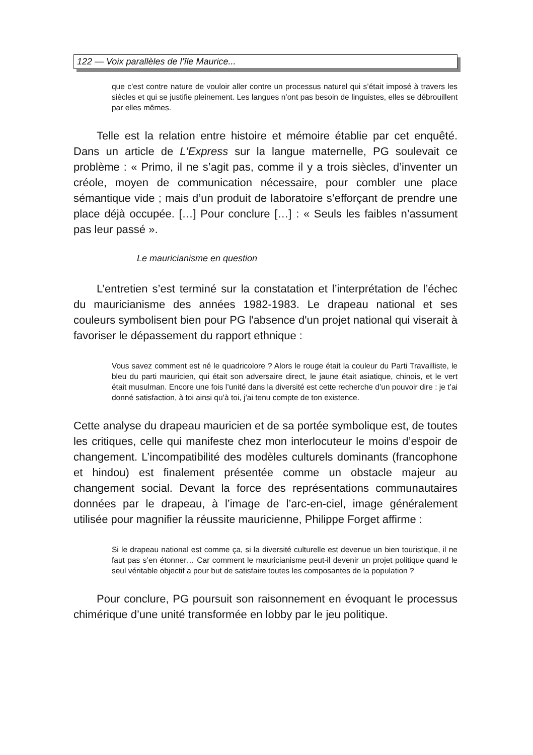122 — Voix parallèles de l’île Maurice...
que c’est contre nature de vouloir aller contre un processus naturel qui s’était imposé à travers les siècles et qui se justifie pleinement. Les langues n’ont pas besoin de linguistes, elles se débrouillent par elles mêmes.
Telle est la relation entre histoire et mémoire établie par cet enquêté. Dans un article de L'Express sur la langue maternelle, PG soulevait ce problème : « Primo, il ne s’agit pas, comme il y a trois siècles, d’inventer un créole, moyen de communication nécessaire, pour combler une place sémantique vide ; mais d’un produit de laboratoire s’efforçant de prendre une place déjà occupée. […] Pour conclure […] : « Seuls les faibles n’assument pas leur passé ».
Le mauricianisme en question
L’entretien s’est terminé sur la constatation et l’interprétation de l’échec du mauricianisme des années 1982-1983. Le drapeau national et ses couleurs symbolisent bien pour PG l'absence d'un projet national qui viserait à favoriser le dépassement du rapport ethnique :
Vous savez comment est né le quadricolore ? Alors le rouge était la couleur du Parti Travailliste, le bleu du parti mauricien, qui était son adversaire direct, le jaune était asiatique, chinois, et le vert était musulman. Encore une fois l’unité dans la diversité est cette recherche d’un pouvoir dire : je t’ai donné satisfaction, à toi ainsi qu’à toi, j’ai tenu compte de ton existence.
Cette analyse du drapeau mauricien et de sa portée symbolique est, de toutes les critiques, celle qui manifeste chez mon interlocuteur le moins d’espoir de changement. L’incompatibilité des modèles culturels dominants (francophone et hindou) est finalement présentée comme un obstacle majeur au changement social. Devant la force des représentations communautaires données par le drapeau, à l’image de l’arc-en-ciel, image généralement utilisée pour magnifier la réussite mauricienne, Philippe Forget affirme :
Si le drapeau national est comme ça, si la diversité culturelle est devenue un bien touristique, il ne faut pas s’en étonner… Car comment le mauricianisme peut-il devenir un projet politique quand le seul véritable objectif a pour but de satisfaire toutes les composantes de la population ?
Pour conclure, PG poursuit son raisonnement en évoquant le processus chimérique d’une unité transformée en lobby par le jeu politique.